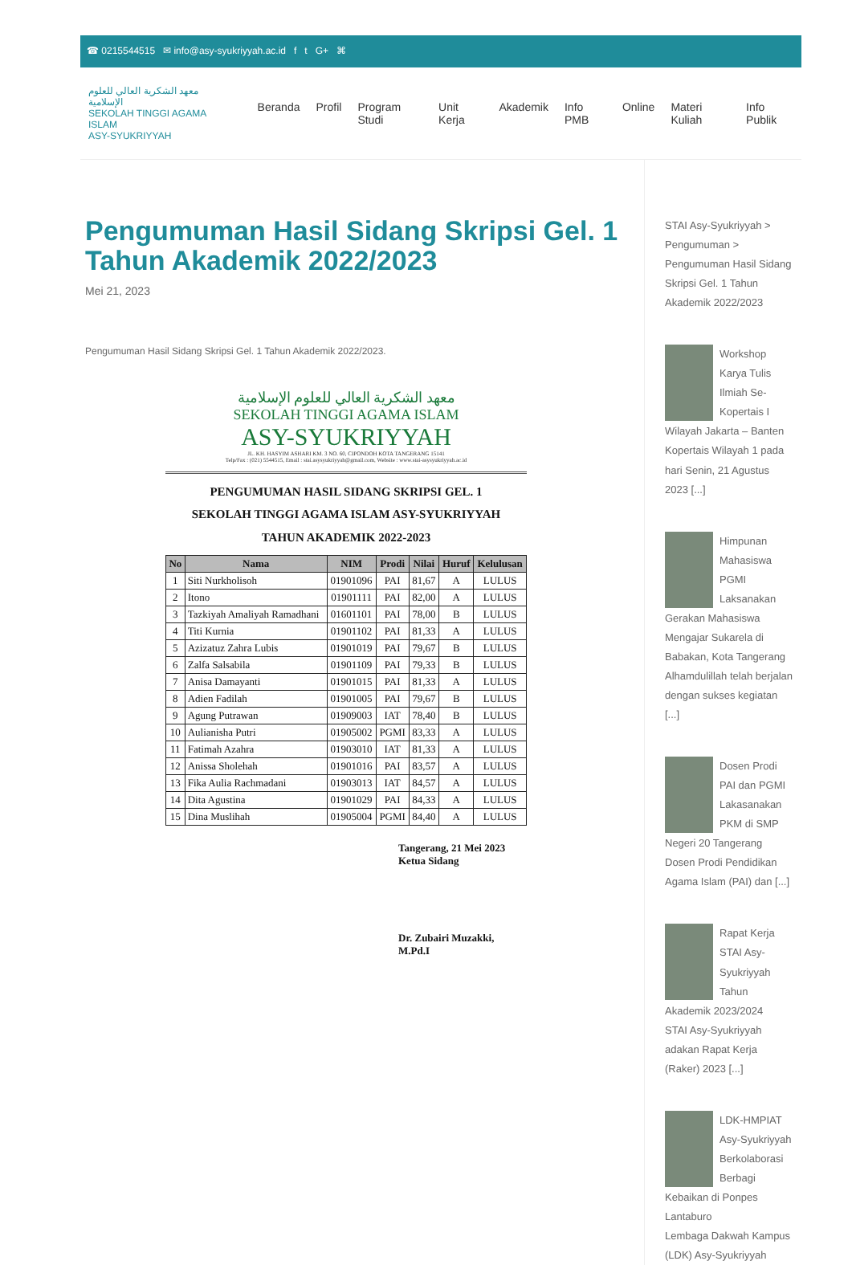☎ 0215544515 ✉ info@asy-syukriyyah.ac.id f t G+ ⌘
معهد الشكرية العالي للعلوم الإسلامية
SEKOLAH TINGGI AGAMA ISLAM
ASY-SYUKRIYYAH
Beranda Profil Program Studi Unit Kerja Akademik Info PMB Online Materi Kuliah Info Publik
Pengumuman Hasil Sidang Skripsi Gel. 1 Tahun Akademik 2022/2023
Mei 21, 2023
Pengumuman Hasil Sidang Skripsi Gel. 1 Tahun Akademik 2022/2023.
معهد الشكرية العالي للعلوم الإسلامية
SEKOLAH TINGGI AGAMA ISLAM
ASY-SYUKRIYYAH
JL. KH. HASYIM ASHARI KM. 3 NO. 60, CIPONDOH KOTA TANGERANG 15141
Telp/Fax : (021) 5544515, Email : stai.asysyukriyyah@gmail.com, Website : www.stai-asysyukriyyah.ac.id
PENGUMUMAN HASIL SIDANG SKRIPSI GEL. 1
SEKOLAH TINGGI AGAMA ISLAM ASY-SYUKRIYYAH
TAHUN AKADEMIK 2022-2023
| No | Nama | NIM | Prodi | Nilai | Huruf | Kelulusan |
| --- | --- | --- | --- | --- | --- | --- |
| 1 | Siti Nurkholisoh | 01901096 | PAI | 81,67 | A | LULUS |
| 2 | Itono | 01901111 | PAI | 82,00 | A | LULUS |
| 3 | Tazkiyah Amaliyah Ramadhani | 01601101 | PAI | 78,00 | B | LULUS |
| 4 | Titi Kurnia | 01901102 | PAI | 81,33 | A | LULUS |
| 5 | Azizatuz Zahra Lubis | 01901019 | PAI | 79,67 | B | LULUS |
| 6 | Zalfa Salsabila | 01901109 | PAI | 79,33 | B | LULUS |
| 7 | Anisa Damayanti | 01901015 | PAI | 81,33 | A | LULUS |
| 8 | Adien Fadilah | 01901005 | PAI | 79,67 | B | LULUS |
| 9 | Agung Putrawan | 01909003 | IAT | 78,40 | B | LULUS |
| 10 | Aulianisha Putri | 01905002 | PGMI | 83,33 | A | LULUS |
| 11 | Fatimah Azahra | 01903010 | IAT | 81,33 | A | LULUS |
| 12 | Anissa Sholehah | 01901016 | PAI | 83,57 | A | LULUS |
| 13 | Fika Aulia Rachmadani | 01903013 | IAT | 84,57 | A | LULUS |
| 14 | Dita Agustina | 01901029 | PAI | 84,33 | A | LULUS |
| 15 | Dina Muslihah | 01905004 | PGMI | 84,40 | A | LULUS |
Tangerang, 21 Mei 2023
Ketua Sidang
Dr. Zubairi Muzakki, M.Pd.I
STAI Asy-Syukriyyah > Pengumuman > Pengumuman Hasil Sidang Skripsi Gel. 1 Tahun Akademik 2022/2023
Workshop Karya Tulis Ilmiah Se-Kopertais I Wilayah Jakarta – Banten
Kopertais Wilayah 1 pada hari Senin, 21 Agustus 2023 [...]
Himpunan Mahasiswa PGMI Laksanakan Gerakan Mahasiswa Mengajar Sukarela di Babakan, Kota Tangerang
Alhamdulillah telah berjalan dengan sukses kegiatan [...]
Dosen Prodi PAI dan PGMI Lakasanakan PKM di SMP Negeri 20 Tangerang
Dosen Prodi Pendidikan Agama Islam (PAI) dan [...]
Rapat Kerja STAI Asy-Syukriyyah Tahun Akademik 2023/2024
STAI Asy-Syukriyyah adakan Rapat Kerja (Raker) 2023 [...]
LDK-HMPIAT Asy-Syukriyyah Berkolaborasi Berbagi Kebaikan di Ponpes Lantaburo
Lembaga Dakwah Kampus (LDK) Asy-Syukriyyah